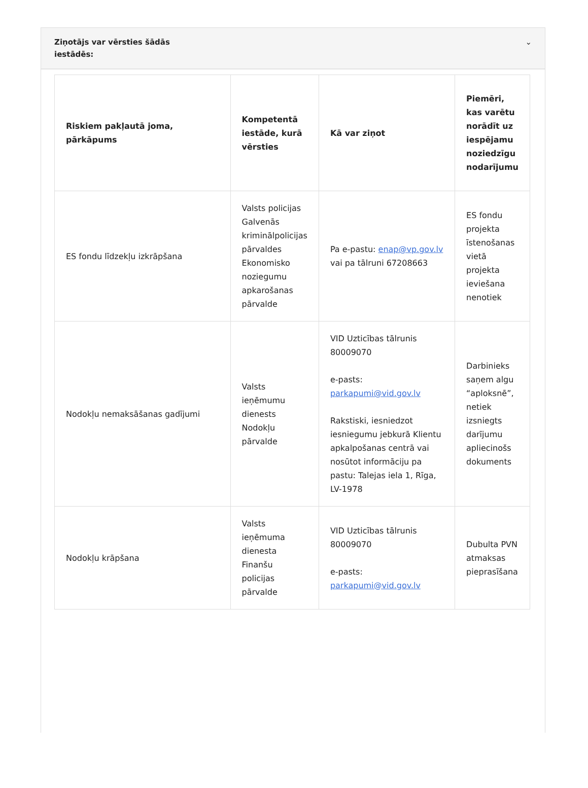Ziņotājs var vērsties šādās
iestādēs:
⌄
| Riskiem pakļautā joma, pārkāpums | Kompetentā iestāde, kurā vērsties | Kā var ziņot | Piemēri, kas varētu norādīt uz iespējamu noziedzīgu nodarījumu |
| --- | --- | --- | --- |
| ES fondu līdzekļu izkrāpšana | Valsts policijas Galvenās kriminālpolicijas pārvaldes Ekonomisko noziegumu apkarošanas pārvalde | Pa e-pastu: enap@vp.gov.lv vai pa tālruni 67208663 | ES fondu projekta īstenošanas vietā projekta ieviešana nenotiek |
| Nodokļu nemaksāšanas gadījumi | Valsts ieņēmumu dienests Nodokļu pārvalde | VID Uzticības tālrunis 80009070 e-pasts: parkapumi@vid.gov.lv Rakstiski, iesniedzot iesniegumu jebkurā Klientu apkalpošanas centrā vai nosūtot informāciju pa pastu: Talejas iela 1, Rīga, LV-1978 | Darbinieks saņem algu “aploksnē”, netiek izsniegts darījumu apliecinošs dokuments |
| Nodokļu krāpšana | Valsts ieņēmuma dienesta Finanšu policijas pārvalde | VID Uzticības tālrunis 80009070 e-pasts: parkapumi@vid.gov.lv | Dubulta PVN atmaksas pieprasīšana |